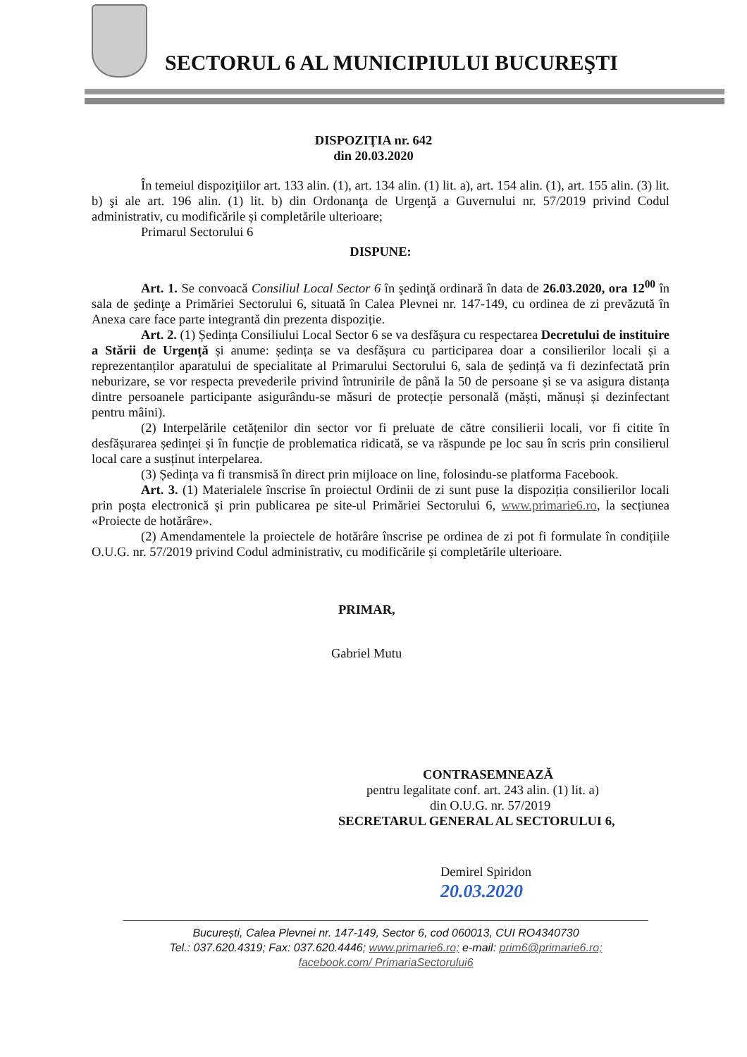SECTORUL 6 AL MUNICIPIULUI BUCUREŞTI
DISPOZIŢIA nr. 642
din 20.03.2020
În temeiul dispoziţiilor art. 133 alin. (1), art. 134 alin. (1) lit. a), art. 154 alin. (1), art. 155 alin. (3) lit. b) şi ale art. 196 alin. (1) lit. b) din Ordonanţa de Urgenţă a Guvernului nr. 57/2019 privind Codul administrativ, cu modificările și completările ulterioare;
Primarul Sectorului 6
DISPUNE:
Art. 1. Se convoacă Consiliul Local Sector 6 în şedinţă ordinară în data de 26.03.2020, ora 12<sup>00</sup> în sala de şedinţe a Primăriei Sectorului 6, situată în Calea Plevnei nr. 147-149, cu ordinea de zi prevăzută în Anexa care face parte integrantă din prezenta dispoziție.
Art. 2. (1) Ședința Consiliului Local Sector 6 se va desfășura cu respectarea Decretului de instituire a Stării de Urgență și anume: ședința se va desfășura cu participarea doar a consilierilor locali și a reprezentanților aparatului de specialitate al Primarului Sectorului 6, sala de ședință va fi dezinfectată prin neburizare, se vor respecta prevederile privind întrunirile de până la 50 de persoane și se va asigura distanța dintre persoanele participante asigurându-se măsuri de protecție personală (măști, mănuși și dezinfectant pentru mâini).
(2) Interpelările cetățenilor din sector vor fi preluate de către consilierii locali, vor fi citite în desfășurarea ședinței și în funcție de problematica ridicată, se va răspunde pe loc sau în scris prin consilierul local care a susținut interpelarea.
(3) Ședința va fi transmisă în direct prin mijloace on line, folosindu-se platforma Facebook.
Art. 3. (1) Materialele înscrise în proiectul Ordinii de zi sunt puse la dispoziția consilierilor locali prin poșta electronică și prin publicarea pe site-ul Primăriei Sectorului 6, www.primarie6.ro, la secțiunea «Proiecte de hotărâre».
(2) Amendamentele la proiectele de hotărâre înscrise pe ordinea de zi pot fi formulate în condițiile O.U.G. nr. 57/2019 privind Codul administrativ, cu modificările și completările ulterioare.
PRIMAR,
Gabriel Mutu
CONTRASEMNEAZĂ
pentru legalitate conf. art. 243 alin. (1) lit. a)
din O.U.G. nr. 57/2019
SECRETARUL GENERAL AL SECTORULUI 6,
Demirel Spiridon
20.03.2020
București, Calea Plevnei nr. 147-149, Sector 6, cod 060013, CUI RO4340730
Tel.: 037.620.4319; Fax: 037.620.4446; www.primarie6.ro; e-mail: prim6@primarie6.ro;
facebook.com/ PrimariaSectorului6